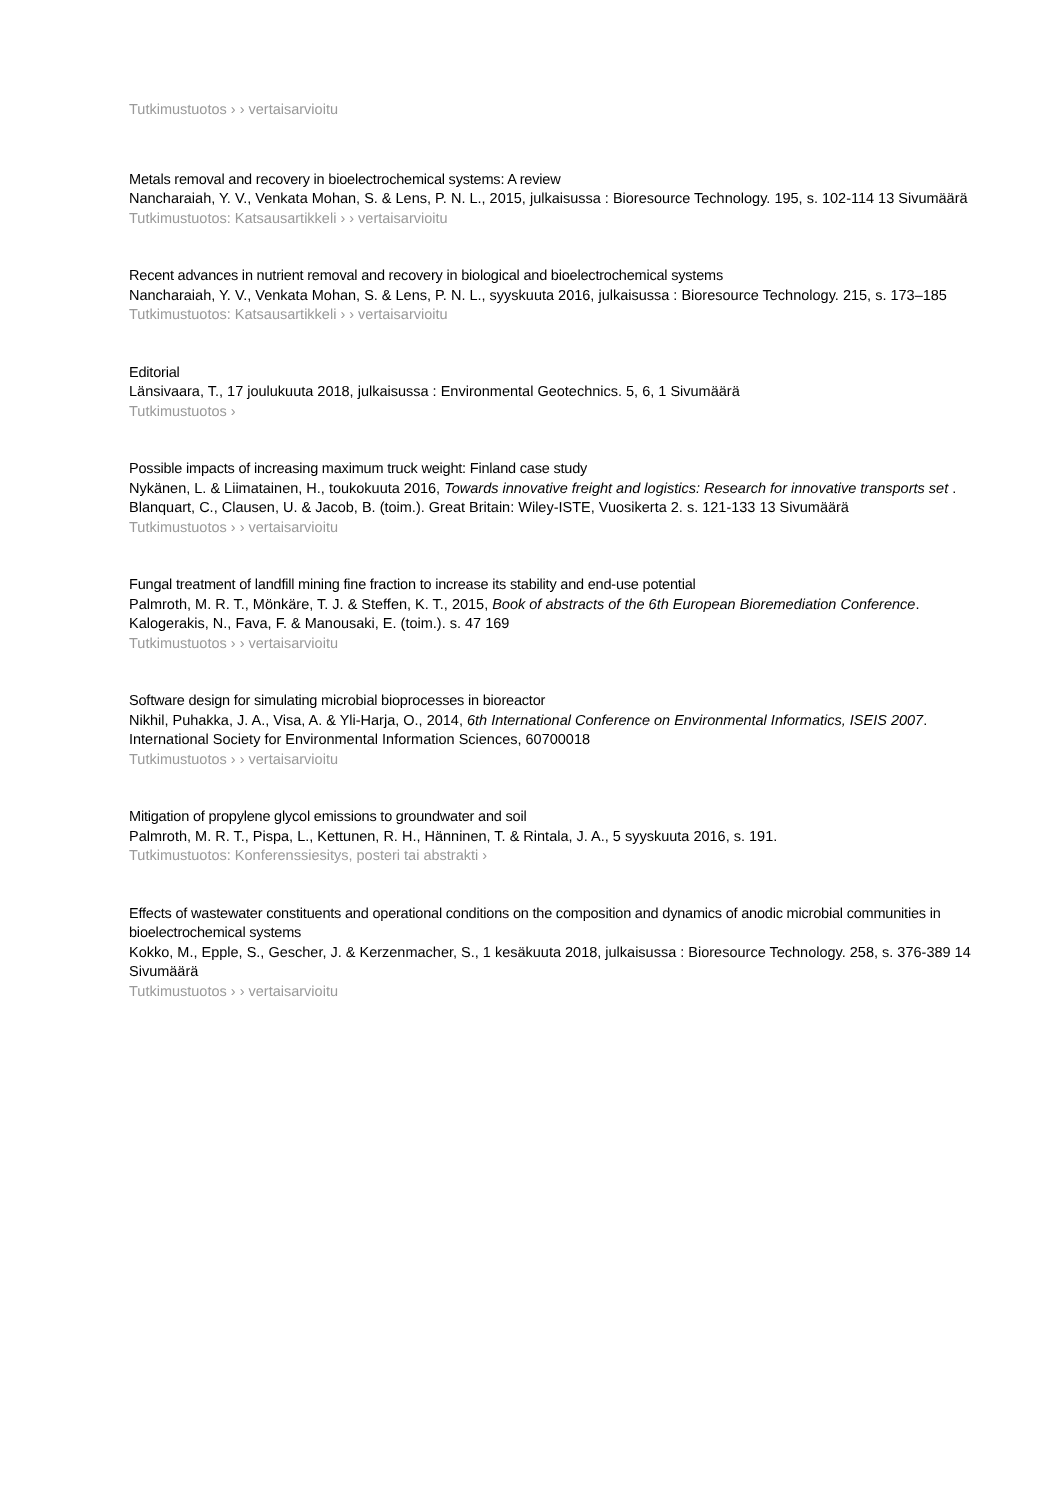Tutkimustuotos › › vertaisarvioitu
Metals removal and recovery in bioelectrochemical systems: A review
Nancharaiah, Y. V., Venkata Mohan, S. & Lens, P. N. L., 2015, julkaisussa : Bioresource Technology. 195, s. 102-114 13 Sivumäärä
Tutkimustuotos: Katsausartikkeli › › vertaisarvioitu
Recent advances in nutrient removal and recovery in biological and bioelectrochemical systems
Nancharaiah, Y. V., Venkata Mohan, S. & Lens, P. N. L., syyskuuta 2016, julkaisussa : Bioresource Technology. 215, s. 173–185
Tutkimustuotos: Katsausartikkeli › › vertaisarvioitu
Editorial
Länsivaara, T., 17 joulukuuta 2018, julkaisussa : Environmental Geotechnics. 5, 6, 1 Sivumäärä
Tutkimustuotos ›
Possible impacts of increasing maximum truck weight: Finland case study
Nykänen, L. & Liimatainen, H., toukokuuta 2016, Towards innovative freight and logistics: Research for innovative transports set . Blanquart, C., Clausen, U. & Jacob, B. (toim.). Great Britain: Wiley-ISTE, Vuosikerta 2. s. 121-133 13 Sivumäärä
Tutkimustuotos › › vertaisarvioitu
Fungal treatment of landfill mining fine fraction to increase its stability and end-use potential
Palmroth, M. R. T., Mönkäre, T. J. & Steffen, K. T., 2015, Book of abstracts of the 6th European Bioremediation Conference. Kalogerakis, N., Fava, F. & Manousaki, E. (toim.). s. 47 169
Tutkimustuotos › › vertaisarvioitu
Software design for simulating microbial bioprocesses in bioreactor
Nikhil, Puhakka, J. A., Visa, A. & Yli-Harja, O., 2014, 6th International Conference on Environmental Informatics, ISEIS 2007. International Society for Environmental Information Sciences, 60700018
Tutkimustuotos › › vertaisarvioitu
Mitigation of propylene glycol emissions to groundwater and soil
Palmroth, M. R. T., Pispa, L., Kettunen, R. H., Hänninen, T. & Rintala, J. A., 5 syyskuuta 2016, s. 191.
Tutkimustuotos: Konferenssiesitys, posteri tai abstrakti ›
Effects of wastewater constituents and operational conditions on the composition and dynamics of anodic microbial communities in bioelectrochemical systems
Kokko, M., Epple, S., Gescher, J. & Kerzenmacher, S., 1 kesäkuuta 2018, julkaisussa : Bioresource Technology. 258, s. 376-389 14 Sivumäärä
Tutkimustuotos › › vertaisarvioitu